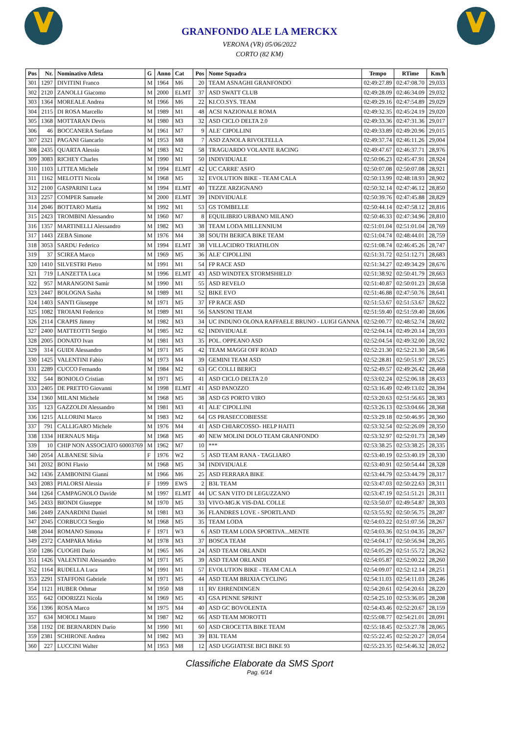GRANFONDO ALE LA MERCKX
VERONA (VR) 05/06/2022
CORTO (82 KM)
| Pos | Nr. | Nominativo Atleta | G | Anno | Cat | Pos | Nome Squadra | Tempo | RTime | Km/h |
| --- | --- | --- | --- | --- | --- | --- | --- | --- | --- | --- |
| 301 | 1297 | DIVITINI Franco | M | 1964 | M6 | 20 | TEAM ASNAGHI GRANFONDO | 02:49:27.89 | 02:47:08.70 | 29,033 |
| 302 | 2120 | ZANOLLI Giacomo | M | 2000 | ELMT | 37 | ASD SWATT CLUB | 02:49:28.09 | 02:46:34.09 | 29,032 |
| 303 | 1364 | MOREALE Andrea | M | 1966 | M6 | 22 | KI.CO.SYS. TEAM | 02:49:29.16 | 02:47:54.89 | 29,029 |
| 304 | 2115 | DI ROSA Marcello | M | 1989 | M1 | 48 | ACSI NAZIONALE ROMA | 02:49:32.35 | 02:45:24.19 | 29,020 |
| 305 | 1368 | MOTTARAN Devis | M | 1980 | M3 | 32 | ASD CICLO DELTA 2.0 | 02:49:33.36 | 02:47:31.36 | 29,017 |
| 306 | 46 | BOCCANERA Stefano | M | 1961 | M7 | 9 | ALE' CIPOLLINI | 02:49:33.89 | 02:49:20.96 | 29,015 |
| 307 | 2321 | PAGANI Giancarlo | M | 1953 | M8 | 7 | ASD ZANOLA RIVOLTELLA | 02:49:37.74 | 02:46:11.26 | 29,004 |
| 308 | 2435 | QUARTA Alessio | M | 1983 | M2 | 58 | TRAGUARDO VOLANTE RACING | 02:49:47.67 | 02:46:37.71 | 28,976 |
| 309 | 3083 | RICHEY Charles | M | 1990 | M1 | 50 | INDIVIDUALE | 02:50:06.23 | 02:45:47.91 | 28,924 |
| 310 | 1103 | LITTEA Michele | M | 1994 | ELMT | 42 | UC CARRE' ASFO | 02:50:07.08 | 02:50:07.08 | 28,921 |
| 311 | 1162 | MELOTTI Nicola | M | 1968 | M5 | 32 | EVOLUTION BIKE - TEAM CALA | 02:50:13.99 | 02:48:18.93 | 28,902 |
| 312 | 2100 | GASPARINI Luca | M | 1994 | ELMT | 40 | TEZZE ARZIGNANO | 02:50:32.14 | 02:47:46.12 | 28,850 |
| 313 | 2257 | COMPER Samuele | M | 2000 | ELMT | 39 | INDIVIDUALE | 02:50:39.76 | 02:47:45.88 | 28,829 |
| 314 | 2046 | BOTTARO Mattia | M | 1992 | M1 | 53 | GS TOMBELLE | 02:50:44.14 | 02:47:58.12 | 28,816 |
| 315 | 2423 | TROMBINI Alessandro | M | 1960 | M7 | 8 | EQUILIBRIO URBANO MILANO | 02:50:46.33 | 02:47:34.96 | 28,810 |
| 316 | 1357 | MARTINELLI Alessandro | M | 1982 | M3 | 38 | TEAM LODA MILLENNIUM | 02:51:01.04 | 02:51:01.04 | 28,769 |
| 317 | 1443 | ZEBA Simone | M | 1976 | M4 | 38 | SOUTH BERICA BIKE TEAM | 02:51:04.74 | 02:48:44.01 | 28,759 |
| 318 | 3053 | SARDU Federico | M | 1994 | ELMT | 38 | VILLACIDRO TRIATHLON | 02:51:08.74 | 02:46:45.26 | 28,747 |
| 319 | 37 | SCIREA Marco | M | 1969 | M5 | 36 | ALE' CIPOLLINI | 02:51:31.72 | 02:51:12.71 | 28,683 |
| 320 | 1410 | SILVESTRI Pietro | M | 1991 | M1 | 54 | FP RACE ASD | 02:51:34.27 | 02:49:34.29 | 28,676 |
| 321 | 719 | LANZETTA Luca | M | 1996 | ELMT | 43 | ASD WINDTEX STORMSHIELD | 02:51:38.92 | 02:50:41.79 | 28,663 |
| 322 | 957 | MARANGONI Samir | M | 1990 | M1 | 55 | ASD REVELO | 02:51:40.87 | 02:50:01.23 | 28,658 |
| 323 | 2447 | BOLOGNA Sasha | M | 1989 | M1 | 52 | BIKE EVO | 02:51:46.88 | 02:47:50.76 | 28,641 |
| 324 | 1403 | SANTI Giuseppe | M | 1971 | M5 | 37 | FP RACE ASD | 02:51:53.67 | 02:51:53.67 | 28,622 |
| 325 | 1082 | TROIANI Federico | M | 1989 | M1 | 56 | SANSONI TEAM | 02:51:59.40 | 02:51:59.40 | 28,606 |
| 326 | 2114 | CRAPIS Jimmy | M | 1982 | M3 | 34 | UC INDUNO OLONA RAFFAELE BRUNO - LUIGI GANNA | 02:52:00.77 | 02:48:52.74 | 28,602 |
| 327 | 2400 | MATTEOTTI Sergio | M | 1985 | M2 | 62 | INDIVIDUALE | 02:52:04.14 | 02:49:20.14 | 28,593 |
| 328 | 2005 | DONATO Ivan | M | 1981 | M3 | 35 | POL. OPPEANO ASD | 02:52:04.54 | 02:49:32.00 | 28,592 |
| 329 | 314 | GUIDI Alessandro | M | 1971 | M5 | 42 | TEAM MAGGI OFF ROAD | 02:52:21.30 | 02:52:21.30 | 28,546 |
| 330 | 1425 | VALENTINI Fabio | M | 1973 | M4 | 39 | GEMINI TEAM ASD | 02:52:28.81 | 02:50:51.97 | 28,525 |
| 331 | 2289 | CUCCO Fernando | M | 1984 | M2 | 63 | GC COLLI BERICI | 02:52:49.57 | 02:49:26.42 | 28,468 |
| 332 | 544 | BONIOLO Cristian | M | 1971 | M5 | 41 | ASD CICLO DELTA 2.0 | 02:53:02.24 | 02:52:06.18 | 28,433 |
| 333 | 2405 | DE PRETTO Giovanni | M | 1998 | ELMT | 41 | ASD PANOZZO | 02:53:16.49 | 02:49:13.02 | 28,394 |
| 334 | 1360 | MILANI Michele | M | 1968 | M5 | 38 | ASD GS PORTO VIRO | 02:53:20.63 | 02:51:56.65 | 28,383 |
| 335 | 123 | GAZZOLDI Alessandro | M | 1981 | M3 | 41 | ALE' CIPOLLINI | 02:53:26.13 | 02:53:04.66 | 28,368 |
| 336 | 1215 | ALLORINI Marco | M | 1983 | M2 | 64 | GS PRASECCOBIESSE | 02:53:29.18 | 02:50:46.95 | 28,360 |
| 337 | 791 | CALLIGARO Michele | M | 1976 | M4 | 41 | ASD CHIARCOSSO- HELP HAITI | 02:53:32.54 | 02:52:26.09 | 28,350 |
| 338 | 1334 | HERNAUS Mitja | M | 1968 | M5 | 40 | NEW MOLINI DOLO TEAM GRANFONDO | 02:53:32.97 | 02:52:01.73 | 28,349 |
| 339 | 10 | CHIP NON ASSOCIATO 60003769 | M | 1962 | M7 | 10 | *** | 02:53:38.25 | 02:53:38.25 | 28,335 |
| 340 | 2054 | ALBANESE Silvia | F | 1976 | W2 | 5 | ASD TEAM RANA - TAGLIARO | 02:53:40.19 | 02:53:40.19 | 28,330 |
| 341 | 2032 | BONI Flavio | M | 1968 | M5 | 34 | INDIVIDUALE | 02:53:40.91 | 02:50:54.44 | 28,328 |
| 342 | 1436 | ZAMBONINI Gianni | M | 1966 | M6 | 25 | ASD FERRARA BIKE | 02:53:44.79 | 02:53:44.79 | 28,317 |
| 343 | 2083 | PIALORSI Alessia | F | 1999 | EWS | 2 | B3L TEAM | 02:53:47.03 | 02:50:22.63 | 28,311 |
| 344 | 1264 | CAMPAGNOLO Davide | M | 1997 | ELMT | 44 | UC SAN VITO DI LEGUZZANO | 02:53:47.19 | 02:51:51.21 | 28,311 |
| 345 | 2433 | BIONDI Giuseppe | M | 1970 | M5 | 33 | VIVO-MG.K VIS-DAL COLLE | 02:53:50.07 | 02:49:54.87 | 28,303 |
| 346 | 2449 | ZANARDINI Daniel | M | 1981 | M3 | 36 | FLANDRES LOVE - SPORTLAND | 02:53:55.92 | 02:50:56.75 | 28,287 |
| 347 | 2045 | CORBUCCI Sergio | M | 1968 | M5 | 35 | TEAM LODA | 02:54:03.22 | 02:51:07.56 | 28,267 |
| 348 | 2044 | ROMANO Simona | F | 1971 | W3 | 6 | ASD TEAM LODA SPORTIVA...MENTE | 02:54:03.36 | 02:51:04.35 | 28,267 |
| 349 | 2372 | CAMPARA Mirko | M | 1978 | M3 | 37 | BOSCA TEAM | 02:54:04.17 | 02:50:56.94 | 28,265 |
| 350 | 1286 | CUOGHI Dario | M | 1965 | M6 | 24 | ASD TEAM ORLANDI | 02:54:05.29 | 02:51:55.72 | 28,262 |
| 351 | 1426 | VALENTINI Alessandro | M | 1971 | M5 | 39 | ASD TEAM ORLANDI | 02:54:05.87 | 02:52:00.22 | 28,260 |
| 352 | 1164 | RUDELLA Luca | M | 1991 | M1 | 57 | EVOLUTION BIKE - TEAM CALA | 02:54:09.07 | 02:52:12.14 | 28,251 |
| 353 | 2291 | STAFFONI Gabriele | M | 1971 | M5 | 44 | ASD TEAM BRIXIA CYCLING | 02:54:11.03 | 02:54:11.03 | 28,246 |
| 354 | 1121 | HUBER Othmar | M | 1950 | M8 | 11 | RV EHRENDINGEN | 02:54:20.61 | 02:54:20.61 | 28,220 |
| 355 | 642 | ODORIZZI Nicola | M | 1969 | M5 | 43 | GSA PENNE SPRINT | 02:54:25.10 | 02:53:36.05 | 28,208 |
| 356 | 1396 | ROSA Marco | M | 1975 | M4 | 40 | ASD GC BOVOLENTA | 02:54:43.46 | 02:52:20.67 | 28,159 |
| 357 | 634 | MOIOLI Mauro | M | 1987 | M2 | 66 | ASD TEAM MOROTTI | 02:55:08.77 | 02:54:21.01 | 28,091 |
| 358 | 1192 | DE BERNARDIN Dario | M | 1990 | M1 | 60 | ASD CROCETTA BIKE TEAM | 02:55:18.45 | 02:53:27.78 | 28,065 |
| 359 | 2381 | SCHIRONE Andrea | M | 1982 | M3 | 39 | B3L TEAM | 02:55:22.45 | 02:52:20.27 | 28,054 |
| 360 | 227 | LUCCINI Walter | M | 1953 | M8 | 12 | ASD UGGIATESE BICI BIKE 93 | 02:55:23.35 | 02:54:46.32 | 28,052 |
Classifiche Elaborate da SMS Sport
Pag. 6/14